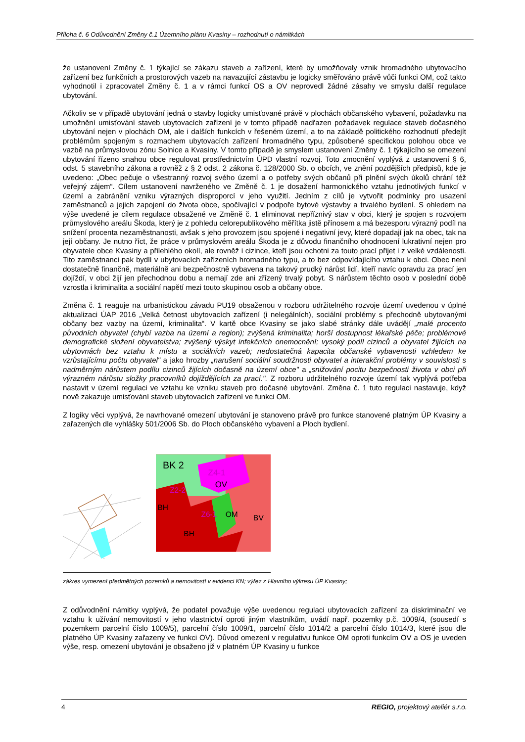Příloha č. 6 Odůvodnění Změny č.1 Územního plánu Kvasiny – rozhodnutí o námitkách
že ustanovení Změny č. 1 týkající se zákazu staveb a zařízení, které by umožňovaly vznik hromadného ubytovacího zařízení bez funkčních a prostorových vazeb na navazující zástavbu je logicky směřováno právě vůči funkci OM, což takto vyhodnotil i zpracovatel Změny č. 1 a v rámci funkcí OS a OV neprovedl žádné zásahy ve smyslu další regulace ubytování.
Ačkoliv se v případě ubytování jedná o stavby logicky umisťované právě v plochách občanského vybavení, požadavku na umožnění umisťování staveb ubytovacích zařízení je v tomto případě nadřazen požadavek regulace staveb dočasného ubytování nejen v plochách OM, ale i dalších funkcích v řešeném území, a to na základě politického rozhodnutí předejít problémům spojeným s rozmachem ubytovacích zařízení hromadného typu, způsobené specifickou polohou obce ve vazbě na průmyslovou zónu Solnice a Kvasiny. V tomto případě je smyslem ustanovení Změny č. 1 týkajícího se omezení ubytování řízeno snahou obce regulovat prostřednictvím ÚPD vlastní rozvoj. Toto zmocnění vyplývá z ustanovení § 6, odst. 5 stavebního zákona a rovněž z § 2 odst. 2 zákona č. 128/2000 Sb. o obcích, ve znění pozdějších předpisů, kde je uvedeno: „Obec pečuje o všestranný rozvoj svého území a o potřeby svých občanů při plnění svých úkolů chrání též veřejný zájem“. Cílem ustanovení navrženého ve Změně č. 1 je dosažení harmonického vztahu jednotlivých funkcí v území a zabránění vzniku výrazných disproporcí v jeho využití. Jedním z cílů je vytvořit podmínky pro usazení zaměstnanců a jejich zapojení do života obce, spočívající v podpoře bytové výstavby a trvalého bydlení. S ohledem na výše uvedené je cílem regulace obsažené ve Změně č. 1 eliminovat nepříznivý stav v obci, který je spojen s rozvojem průmyslového areálu Škoda, který je z pohledu celorepublikového měřítka jistě přínosem a má bezesporu výrazný podíl na snížení procenta nezaměstnanosti, avšak s jeho provozem jsou spojené i negativní jevy, které dopadají jak na obec, tak na její občany. Je nutno říct, že práce v průmyslovém areálu Škoda je z důvodu finančního ohodnocení lukrativní nejen pro obyvatele obce Kvasiny a přilehlého okolí, ale rovněž i cizince, kteří jsou ochotni za touto prací přijet i z velké vzdálenosti. Tito zaměstnanci pak bydlí v ubytovacích zařízeních hromadného typu, a to bez odpovídajícího vztahu k obci. Obec není dostatečně finančně, materiálně ani bezpečnostně vybavena na takový prudký nárůst lidí, kteří navíc opravdu za prací jen dojíždí, v obci žijí jen přechodnou dobu a nemají zde ani zřízený trvalý pobyt. S nárůstem těchto osob v poslední době vzrostla i kriminalita a sociální napětí mezi touto skupinou osob a občany obce.
Změna č. 1 reaguje na urbanistickou závadu PU19 obsaženou v rozboru udržitelného rozvoje území uvedenou v úplné aktualizaci ÚAP 2016 „Velká četnost ubytovacích zařízení (i nelegálních), sociální problémy s přechodně ubytovanými občany bez vazby na území, kriminalita“. V kartě obce Kvasiny se jako slabé stránky dále uvádějí „malé procento původních obyvatel (chybí vazba na území a region); zvýšená kriminalita; horší dostupnost lékařské péče; problémové demografické složení obyvatelstva; zvýšený výskyt infekčních onemocnění; vysoký podíl cizinců a obyvatel žijících na ubytovnách bez vztahu k místu a sociálních vazeb; nedostatečná kapacita občanské vybavenosti vzhledem ke vzrůstajícímu počtu obyvatel" a jako hrozby „narušení sociální soudržnosti obyvatel a interakční problémy v souvislosti s nadměrným nárůstem podílu cizinců žijících dočasně na území obce" a „snižování pocitu bezpečnosti života v obci při výrazném nárůstu složky pracovníků dojíždějících za prací.". Z rozboru udržitelného rozvoje území tak vyplývá potřeba nastavit v území regulaci ve vztahu ke vzniku staveb pro dočasné ubytování. Změna č. 1 tuto regulaci nastavuje, když nově zakazuje umisťování staveb ubytovacích zařízení ve funkci OM.
Z logiky věci vyplývá, že navrhované omezení ubytování je stanoveno právě pro funkce stanovené platným ÚP Kvasiny a zařazených dle vyhlášky 501/2006 Sb. do Ploch občanského vybavení a Ploch bydlení.
BK 2
Z4-1
OV
Z2-2
BH
Z6-1
OM
BV
BH
zákres vymezení předmětných pozemků a nemovitostí v evidenci KN; výřez z Hlavního výkresu ÚP Kvasiny;
Z odůvodnění námitky vyplývá, že podatel považuje výše uvedenou regulaci ubytovacích zařízení za diskriminační ve vztahu k užívání nemovitostí v jeho vlastnictví oproti jiným vlastníkům, uvádí např. pozemky p.č. 1009/4, (sousedí s pozemkem parcelní číslo 1009/5), parcelní číslo 1009/1, parcelní číslo 1014/2 a parcelní číslo 1014/3, které jsou dle platného ÚP Kvasiny zařazeny ve funkci OV). Důvod omezení v regulativu funkce OM oproti funkcím OV a OS je uveden výše, resp. omezení ubytování je obsaženo již v platném ÚP Kvasiny u funkce
4 REGIO, projektový ateliér s.r.o.